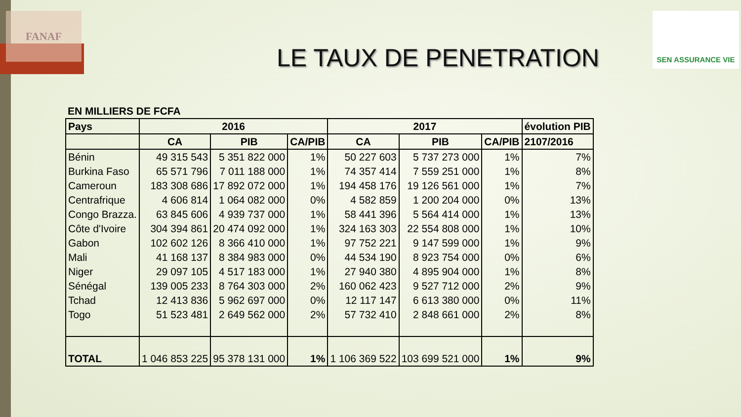FANAF SEN ASSURANCE VIE
LE TAUX DE PENETRATION
| EN MILLIERS DE FCFA | | | | | | | |
| Pays | 2016 | | | 2017 | | | évolution PIB |
| | CA | PIB | CA/PIB | CA | PIB | CA/PIB | 2107/2016 |
| Bénin | 49 315 543 | 5 351 822 000 | 1% | 50 227 603 | 5 737 273 000 | 1% | 7% |
| Burkina Faso | 65 571 796 | 7 011 188 000 | 1% | 74 357 414 | 7 559 251 000 | 1% | 8% |
| Cameroun | 183 308 686 | 17 892 072 000 | 1% | 194 458 176 | 19 126 561 000 | 1% | 7% |
| Centrafrique | 4 606 814 | 1 064 082 000 | 0% | 4 582 859 | 1 200 204 000 | 0% | 13% |
| Congo Brazza. | 63 845 606 | 4 939 737 000 | 1% | 58 441 396 | 5 564 414 000 | 1% | 13% |
| Côte d'Ivoire | 304 394 861 | 20 474 092 000 | 1% | 324 163 303 | 22 554 808 000 | 1% | 10% |
| Gabon | 102 602 126 | 8 366 410 000 | 1% | 97 752 221 | 9 147 599 000 | 1% | 9% |
| Mali | 41 168 137 | 8 384 983 000 | 0% | 44 534 190 | 8 923 754 000 | 0% | 6% |
| Niger | 29 097 105 | 4 517 183 000 | 1% | 27 940 380 | 4 895 904 000 | 1% | 8% |
| Sénégal | 139 005 233 | 8 764 303 000 | 2% | 160 062 423 | 9 527 712 000 | 2% | 9% |
| Tchad | 12 413 836 | 5 962 697 000 | 0% | 12 117 147 | 6 613 380 000 | 0% | 11% |
| Togo | 51 523 481 | 2 649 562 000 | 2% | 57 732 410 | 2 848 661 000 | 2% | 8% |
| TOTAL | 1 046 853 225 | 95 378 131 000 | 1% | 1 106 369 522 | 103 699 521 000 | 1% | 9% |